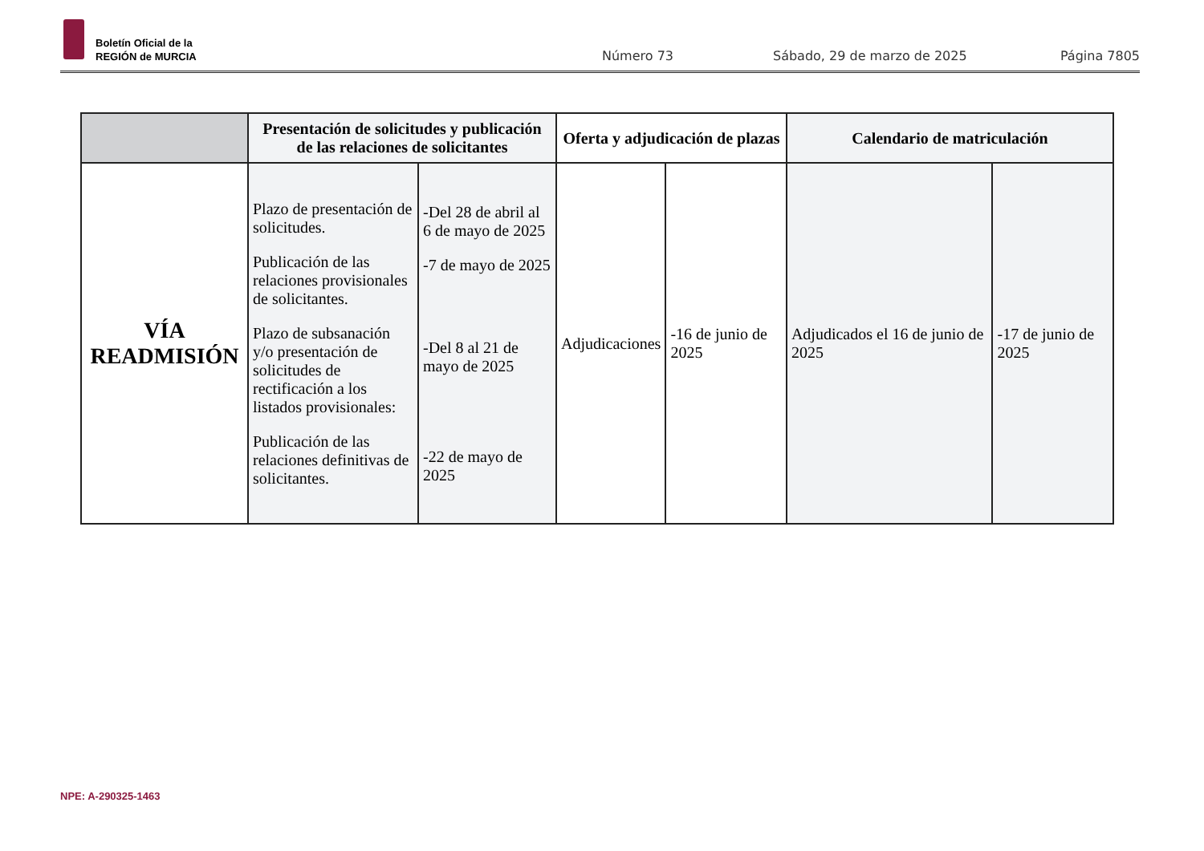Boletín Oficial de la
REGIÓN de MURCIA
Número 73 Sábado, 29 de marzo de 2025 Página 7805
| | Presentación de solicitudes y publicación de las relaciones de solicitantes | | Oferta y adjudicación de plazas | | Calendario de matriculación | |
| --- | --- | --- | --- | --- | --- | --- |
| VÍA READMISIÓN | Plazo de presentación de solicitudes. Publicación de las relaciones provisionales de solicitantes. Plazo de subsanación y/o presentación de solicitudes de rectificación a los listados provisionales: Publicación de las relaciones definitivas de solicitantes. | -Del 28 de abril al 6 de mayo de 2025 -7 de mayo de 2025 -Del 8 al 21 de mayo de 2025 -22 de mayo de 2025 | Adjudicaciones | -16 de junio de 2025 | Adjudicados el 16 de junio de 2025 | -17 de junio de 2025 |
NPE: A-290325-1463